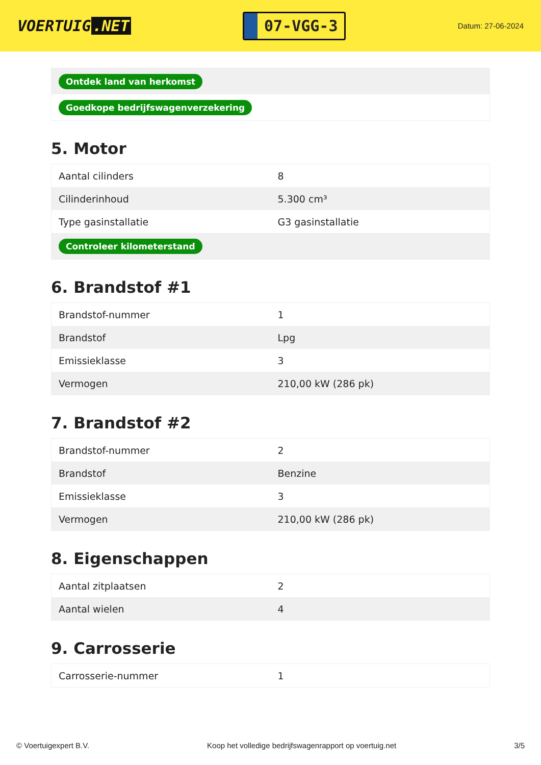VOERTUIG.NET
07-VGG-3
Datum: 27-06-2024
| Ontdek land van herkomst |
| Goedkope bedrijfswagenverzekering |
5. Motor
| Aantal cilinders | 8 |
| Cilinderinhoud | 5.300 cm³ |
| Type gasinstallatie | G3 gasinstallatie |
| Controleer kilometerstand | |
6. Brandstof #1
| Brandstof-nummer | 1 |
| Brandstof | Lpg |
| Emissieklasse | 3 |
| Vermogen | 210,00 kW (286 pk) |
7. Brandstof #2
| Brandstof-nummer | 2 |
| Brandstof | Benzine |
| Emissieklasse | 3 |
| Vermogen | 210,00 kW (286 pk) |
8. Eigenschappen
| Aantal zitplaatsen | 2 |
| Aantal wielen | 4 |
9. Carrosserie
| Carrosserie-nummer | 1 |
© Voertuigexpert B.V. Koop het volledige bedrijfswagenrapport op voertuig.net 3/5